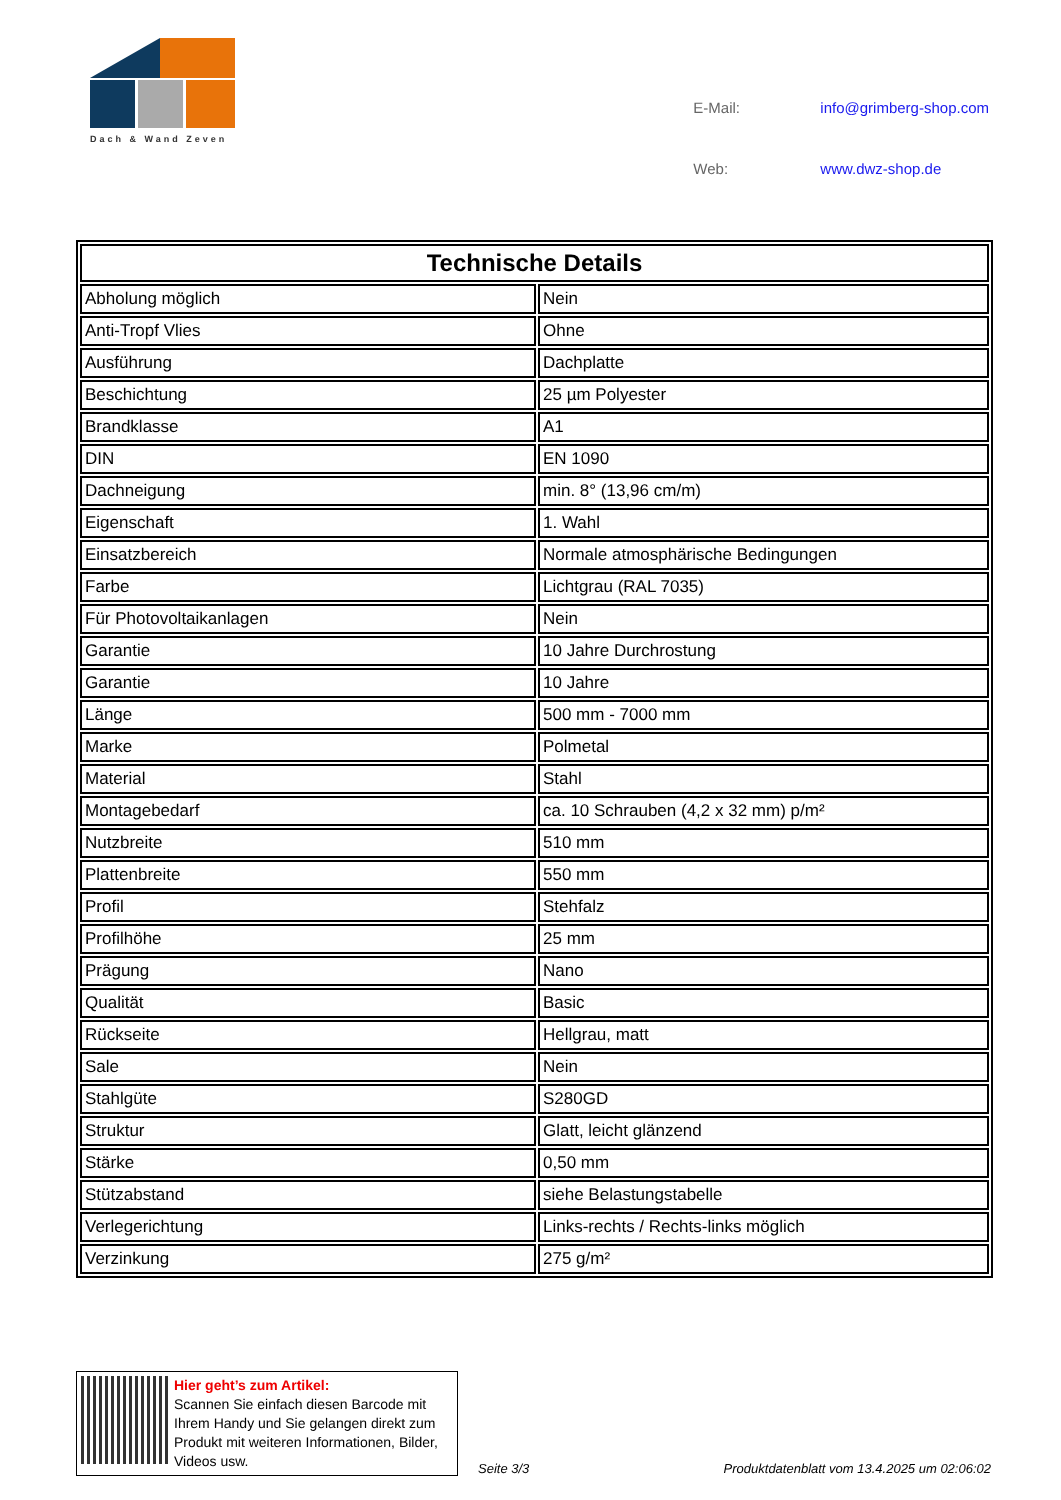Dach & Wand Zeven
| E-Mail: | info@grimberg-shop.com |
| Web: | www.dwz-shop.de |
| Technische Details | |
| --- | --- |
| Abholung möglich | Nein |
| Anti-Tropf Vlies | Ohne |
| Ausführung | Dachplatte |
| Beschichtung | 25 µm Polyester |
| Brandklasse | A1 |
| DIN | EN 1090 |
| Dachneigung | min. 8° (13,96 cm/m) |
| Eigenschaft | 1. Wahl |
| Einsatzbereich | Normale atmosphärische Bedingungen |
| Farbe | Lichtgrau (RAL 7035) |
| Für Photovoltaikanlagen | Nein |
| Garantie | 10 Jahre Durchrostung |
| Garantie | 10 Jahre |
| Länge | 500 mm - 7000 mm |
| Marke | Polmetal |
| Material | Stahl |
| Montagebedarf | ca. 10 Schrauben (4,2 x 32 mm) p/m² |
| Nutzbreite | 510 mm |
| Plattenbreite | 550 mm |
| Profil | Stehfalz |
| Profilhöhe | 25 mm |
| Prägung | Nano |
| Qualität | Basic |
| Rückseite | Hellgrau, matt |
| Sale | Nein |
| Stahlgüte | S280GD |
| Struktur | Glatt, leicht glänzend |
| Stärke | 0,50 mm |
| Stützabstand | siehe Belastungstabelle |
| Verlegerichtung | Links-rechts / Rechts-links möglich |
| Verzinkung | 275 g/m² |
Hier geht’s zum Artikel:
Scannen Sie einfach diesen Barcode mit Ihrem Handy und Sie gelangen direkt zum Produkt mit weiteren Informationen, Bilder, Videos usw.
Seite 3/3
Produktdatenblatt vom 13.4.2025 um 02:06:02